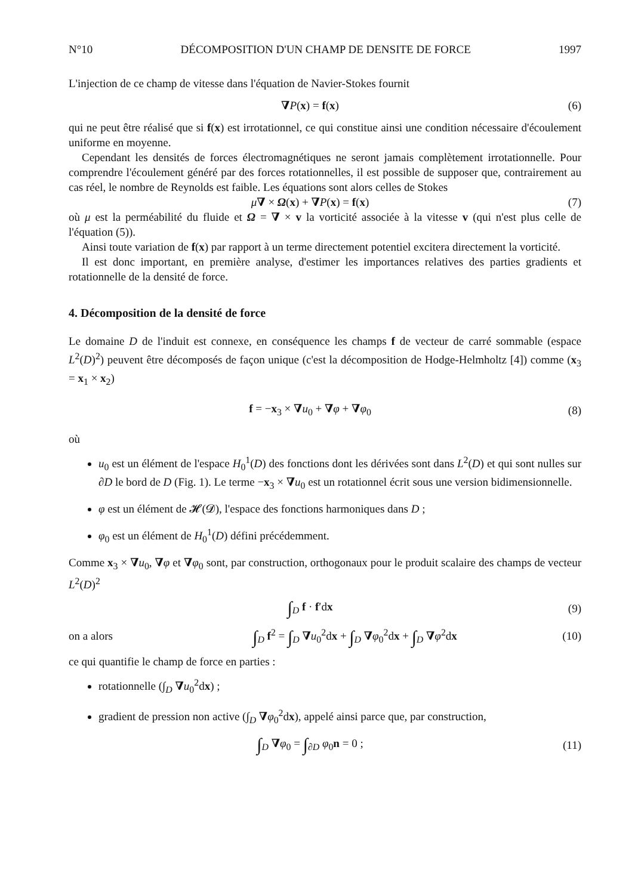N°10 DÉCOMPOSITION D'UN CHAMP DE DENSITE DE FORCE 1997
L'injection de ce champ de vitesse dans l'équation de Navier-Stokes fournit
∇P(x) = f(x) (6)
qui ne peut être réalisé que si f(x) est irrotationnel, ce qui constitue ainsi une condition nécessaire d'écoulement uniforme en moyenne.
Cependant les densités de forces électromagnétiques ne seront jamais complètement irrotationnelle. Pour comprendre l'écoulement généré par des forces rotationnelles, il est possible de supposer que, contrairement au cas réel, le nombre de Reynolds est faible. Les équations sont alors celles de Stokes
μ∇ × Ω(x) + ∇P(x) = f(x) (7)
où μ est la perméabilité du fluide et Ω = ∇ × v la vorticité associée à la vitesse v (qui n'est plus celle de l'équation (5)).
Ainsi toute variation de f(x) par rapport à un terme directement potentiel excitera directement la vorticité.
Il est donc important, en première analyse, d'estimer les importances relatives des parties gradients et rotationnelle de la densité de force.
4. Décomposition de la densité de force
Le domaine D de l'induit est connexe, en conséquence les champs f de vecteur de carré sommable (espace L<sup>2</sup>(D)<sup>2</sup>) peuvent être décomposés de façon unique (c'est la décomposition de Hodge-Helmholtz [4]) comme (x<sub>3</sub> = x<sub>1</sub> × x<sub>2</sub>)
f = −x<sub>3</sub> × ∇u<sub>0</sub> + ∇φ + ∇φ<sub>0</sub> (8)
où
u<sub>0</sub> est un élément de l'espace H<sub>0</sub><sup>1</sup>(D) des fonctions dont les dérivées sont dans L<sup>2</sup>(D) et qui sont nulles sur ∂D le bord de D (Fig. 1). Le terme −x<sub>3</sub> × ∇u<sub>0</sub> est un rotationnel écrit sous une version bidimensionnelle.
φ est un élément de 𝓗(𝓓), l'espace des fonctions harmoniques dans D ;
φ<sub>0</sub> est un élément de H<sub>0</sub><sup>1</sup>(D) défini précédemment.
Comme x<sub>3</sub> × ∇u<sub>0</sub>, ∇φ et ∇φ<sub>0</sub> sont, par construction, orthogonaux pour le produit scalaire des champs de vecteur L<sup>2</sup>(D)<sup>2</sup>
∫<sub>D</sub> f · f′dx (9)
on a alors
∫<sub>D</sub> f<sup>2</sup> = ∫<sub>D</sub> ∇u<sub>0</sub><sup>2</sup>dx + ∫<sub>D</sub> ∇φ<sub>0</sub><sup>2</sup>dx + ∫<sub>D</sub> ∇φ<sup>2</sup>dx
(10)
ce qui quantifie le champ de force en parties :
rotationnelle (∫<sub>D</sub> ∇u<sub>0</sub><sup>2</sup>dx) ;
gradient de pression non active (∫<sub>D</sub> ∇φ<sub>0</sub><sup>2</sup>dx), appelé ainsi parce que, par construction,
∫<sub>D</sub> ∇φ<sub>0</sub> = ∫<sub>∂D</sub> φ<sub>0</sub>n = 0 ; (11)